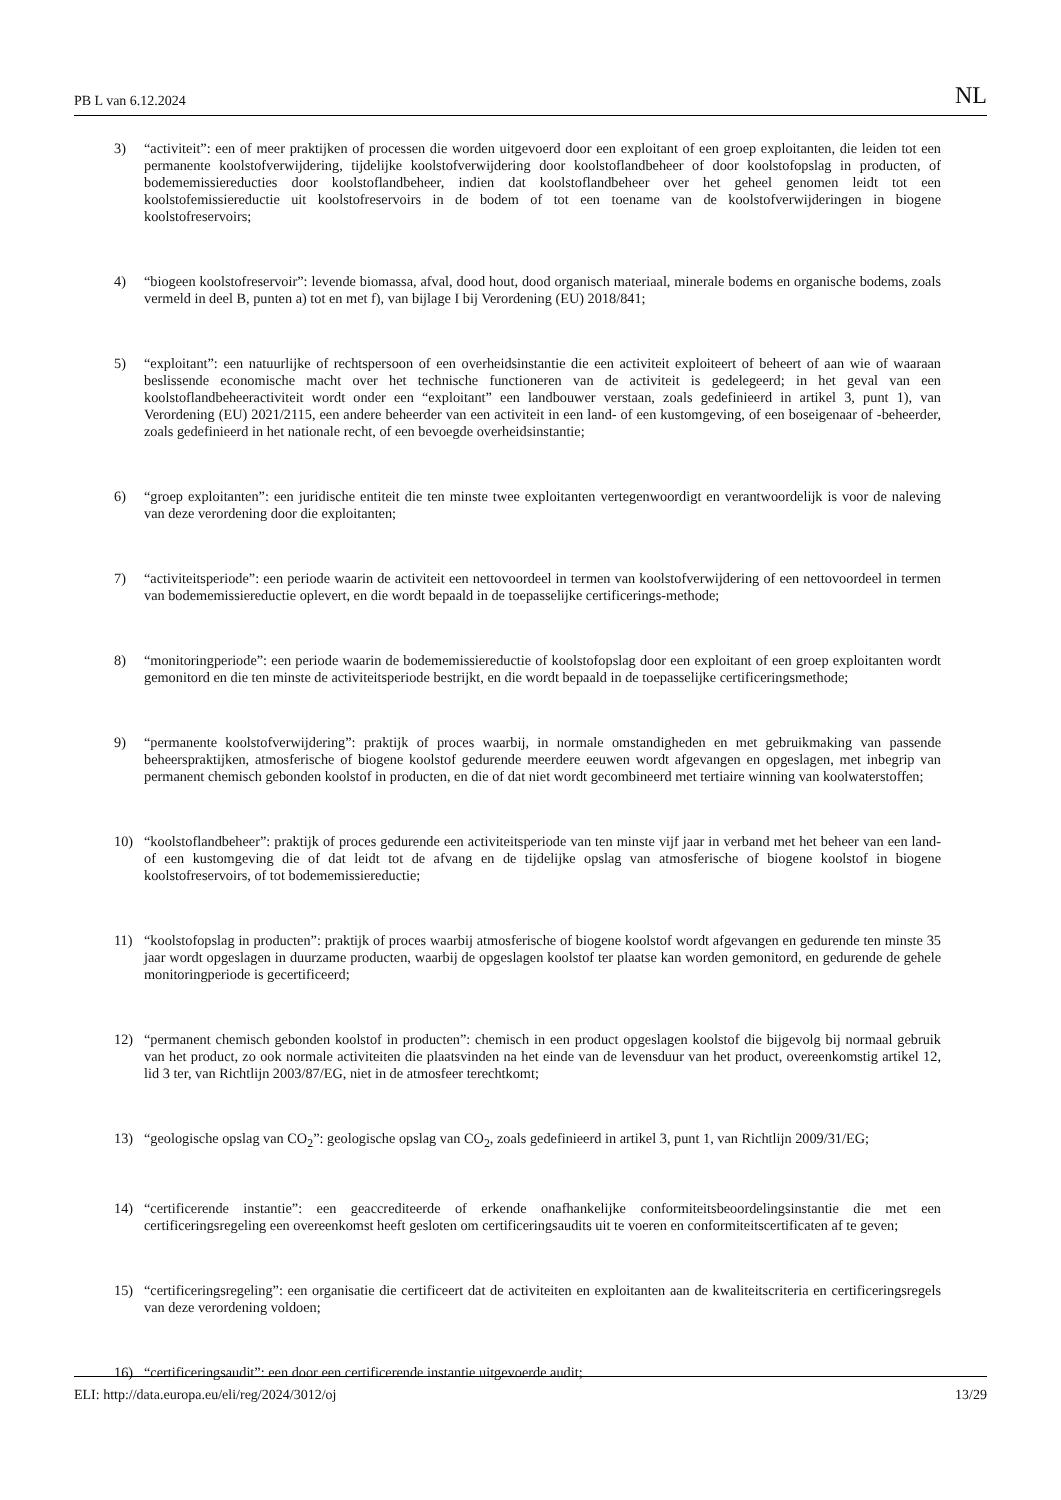PB L van 6.12.2024 NL
3) “activiteit”: een of meer praktijken of processen die worden uitgevoerd door een exploitant of een groep exploitanten, die leiden tot een permanente koolstofverwijdering, tijdelijke koolstofverwijdering door koolstoflandbeheer of door koolstofopslag in producten, of bodememissiereducties door koolstoflandbeheer, indien dat koolstoflandbeheer over het geheel genomen leidt tot een koolstofemissiereductie uit koolstofreservoirs in de bodem of tot een toename van de koolstofverwijderingen in biogene koolstofreservoirs;
4) “biogeen koolstofreservoir”: levende biomassa, afval, dood hout, dood organisch materiaal, minerale bodems en organische bodems, zoals vermeld in deel B, punten a) tot en met f), van bijlage I bij Verordening (EU) 2018/841;
5) “exploitant”: een natuurlijke of rechtspersoon of een overheidsinstantie die een activiteit exploiteert of beheert of aan wie of waaraan beslissende economische macht over het technische functioneren van de activiteit is gedelegeerd; in het geval van een koolstoflandbeheeractiviteit wordt onder een “exploitant” een landbouwer verstaan, zoals gedefinieerd in artikel 3, punt 1), van Verordening (EU) 2021/2115, een andere beheerder van een activiteit in een land- of een kustomgeving, of een boseigenaar of -beheerder, zoals gedefinieerd in het nationale recht, of een bevoegde overheidsinstantie;
6) “groep exploitanten”: een juridische entiteit die ten minste twee exploitanten vertegenwoordigt en verantwoordelijk is voor de naleving van deze verordening door die exploitanten;
7) “activiteitsperiode”: een periode waarin de activiteit een nettovoordeel in termen van koolstofverwijdering of een nettovoordeel in termen van bodememissiereductie oplevert, en die wordt bepaald in de toepasselijke certificerings-methode;
8) “monitoringperiode”: een periode waarin de bodememissiereductie of koolstofopslag door een exploitant of een groep exploitanten wordt gemonitord en die ten minste de activiteitsperiode bestrijkt, en die wordt bepaald in de toepasselijke certificeringsmethode;
9) “permanente koolstofverwijdering”: praktijk of proces waarbij, in normale omstandigheden en met gebruikmaking van passende beheerspraktijken, atmosferische of biogene koolstof gedurende meerdere eeuwen wordt afgevangen en opgeslagen, met inbegrip van permanent chemisch gebonden koolstof in producten, en die of dat niet wordt gecombineerd met tertiaire winning van koolwaterstoffen;
10) “koolstoflandbeheer”: praktijk of proces gedurende een activiteitsperiode van ten minste vijf jaar in verband met het beheer van een land- of een kustomgeving die of dat leidt tot de afvang en de tijdelijke opslag van atmosferische of biogene koolstof in biogene koolstofreservoirs, of tot bodememissiereductie;
11) “koolstofopslag in producten”: praktijk of proces waarbij atmosferische of biogene koolstof wordt afgevangen en gedurende ten minste 35 jaar wordt opgeslagen in duurzame producten, waarbij de opgeslagen koolstof ter plaatse kan worden gemonitord, en gedurende de gehele monitoringperiode is gecertificeerd;
12) “permanent chemisch gebonden koolstof in producten”: chemisch in een product opgeslagen koolstof die bijgevolg bij normaal gebruik van het product, zo ook normale activiteiten die plaatsvinden na het einde van de levensduur van het product, overeenkomstig artikel 12, lid 3 ter, van Richtlijn 2003/87/EG, niet in de atmosfeer terechtkomt;
13) “geologische opslag van CO<sub>2</sub>”: geologische opslag van CO<sub>2</sub>, zoals gedefinieerd in artikel 3, punt 1, van Richtlijn 2009/31/EG;
14) “certificerende instantie”: een geaccrediteerde of erkende onafhankelijke conformiteitsbeoordelingsinstantie die met een certificeringsregeling een overeenkomst heeft gesloten om certificeringsaudits uit te voeren en conformiteitscertificaten af te geven;
15) “certificeringsregeling”: een organisatie die certificeert dat de activiteiten en exploitanten aan de kwaliteitscriteria en certificeringsregels van deze verordening voldoen;
16) “certificeringsaudit”: een door een certificerende instantie uitgevoerde audit;
ELI: http://data.europa.eu/eli/reg/2024/3012/oj 13/29